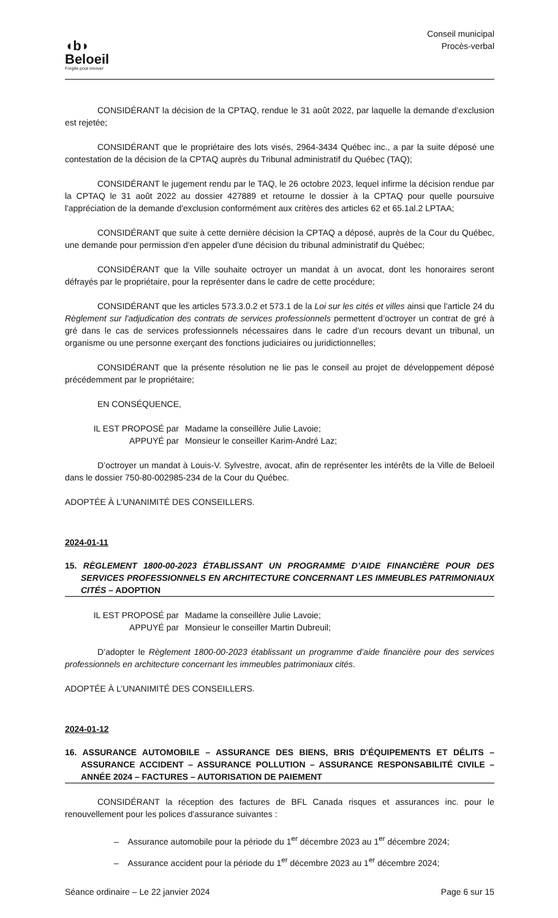◖b◗
Beloeil
Forgée pour innover
Conseil municipal
Procès-verbal
CONSIDÉRANT la décision de la CPTAQ, rendue le 31 août 2022, par laquelle la demande d’exclusion est rejetée;
CONSIDÉRANT que le propriétaire des lots visés, 2964-3434 Québec inc., a par la suite déposé une contestation de la décision de la CPTAQ auprès du Tribunal administratif du Québec (TAQ);
CONSIDÉRANT le jugement rendu par le TAQ, le 26 octobre 2023, lequel infirme la décision rendue par la CPTAQ le 31 août 2022 au dossier 427889 et retourne le dossier à la CPTAQ pour quelle poursuive l'appréciation de la demande d'exclusion conformément aux critères des articles 62 et 65.1al.2 LPTAA;
CONSIDÉRANT que suite à cette dernière décision la CPTAQ a déposé, auprès de la Cour du Québec, une demande pour permission d'en appeler d'une décision du tribunal administratif du Québec;
CONSIDÉRANT que la Ville souhaite octroyer un mandat à un avocat, dont les honoraires seront défrayés par le propriétaire, pour la représenter dans le cadre de cette procédure;
CONSIDÉRANT que les articles 573.3.0.2 et 573.1 de la Loi sur les cités et villes ainsi que l'article 24 du Règlement sur l'adjudication des contrats de services professionnels permettent d’octroyer un contrat de gré à gré dans le cas de services professionnels nécessaires dans le cadre d’un recours devant un tribunal, un organisme ou une personne exerçant des fonctions judiciaires ou juridictionnelles;
CONSIDÉRANT que la présente résolution ne lie pas le conseil au projet de développement déposé précédemment par le propriétaire;
EN CONSÉQUENCE,
IL EST PROPOSÉ par Madame la conseillère Julie Lavoie; APPUYÉ par Monsieur le conseiller Karim-André Laz;
D’octroyer un mandat à Louis-V. Sylvestre, avocat, afin de représenter les intérêts de la Ville de Beloeil dans le dossier 750-80-002985-234 de la Cour du Québec.
ADOPTÉE À L’UNANIMITÉ DES CONSEILLERS.
2024-01-11
15. RÈGLEMENT 1800-00-2023 ÉTABLISSANT UN PROGRAMME D’AIDE FINANCIÈRE POUR DES SERVICES PROFESSIONNELS EN ARCHITECTURE CONCERNANT LES IMMEUBLES PATRIMONIAUX CITÉS – ADOPTION
IL EST PROPOSÉ par Madame la conseillère Julie Lavoie; APPUYÉ par Monsieur le conseiller Martin Dubreuil;
D’adopter le Règlement 1800-00-2023 établissant un programme d’aide financière pour des services professionnels en architecture concernant les immeubles patrimoniaux cités.
ADOPTÉE À L’UNANIMITÉ DES CONSEILLERS.
2024-01-12
16. ASSURANCE AUTOMOBILE – ASSURANCE DES BIENS, BRIS D'ÉQUIPEMENTS ET DÉLITS – ASSURANCE ACCIDENT – ASSURANCE POLLUTION – ASSURANCE RESPONSABILITÉ CIVILE – ANNÉE 2024 – FACTURES – AUTORISATION DE PAIEMENT
CONSIDÉRANT la réception des factures de BFL Canada risques et assurances inc. pour le renouvellement pour les polices d'assurance suivantes :
– Assurance automobile pour la période du 1<sup>er</sup> décembre 2023 au 1<sup>er</sup> décembre 2024;
– Assurance accident pour la période du 1<sup>er</sup> décembre 2023 au 1<sup>er</sup> décembre 2024;
Séance ordinaire – Le 22 janvier 2024 Page 6 sur 15